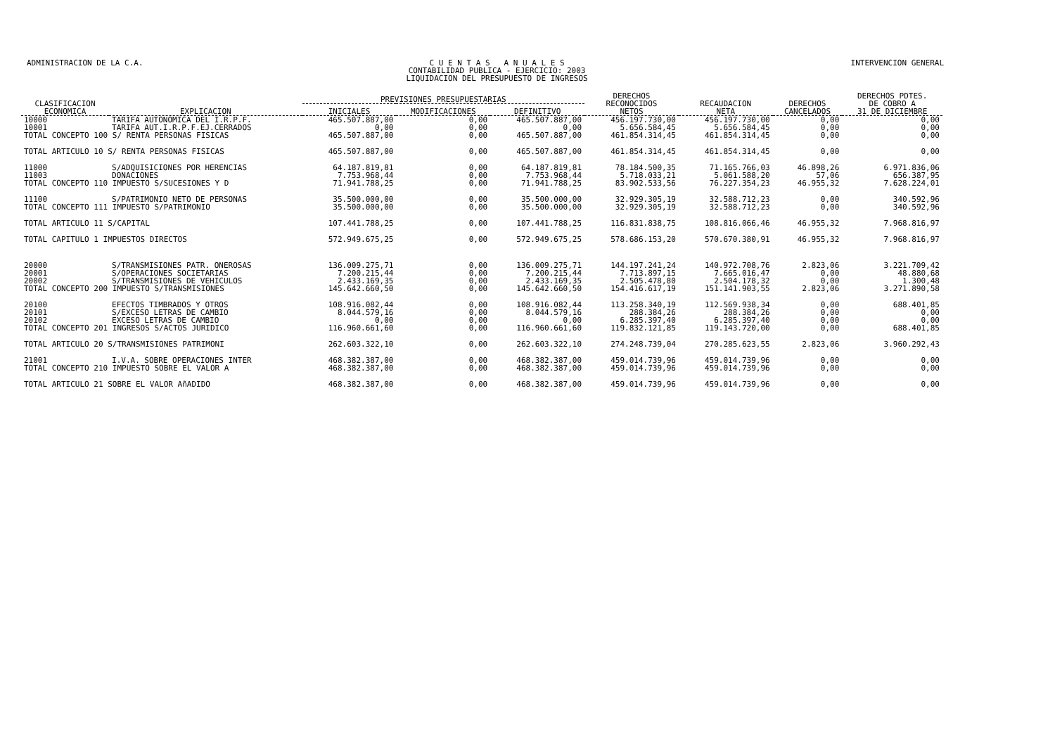ADMINISTRACION DE LA C.A. C U E N T A S A N U A L E S
CONTABILIDAD PUBLICA - EJERCICIO: 2003
LIQUIDACION DEL PRESUPUESTO DE INGRESOS
INTERVENCION GENERAL
| CLASIFICACION ECONOMICA | EXPLICACION | PREVISIONES PRESUPUESTARIAS | | | DERECHOS RECONOCIDOS NETOS | RECAUDACION NETA | DERECHOS CANCELADOS | DERECHOS PDTES. DE COBRO A 31 DE DICIEMBRE |
| --- | --- | --- | --- | --- | --- | --- | --- | --- |
| | | INICIALES | MODIFICACIONES | DEFINITIVO | | | | |
| 10000 | TARIFA AUTONOMICA DEL I.R.P.F. | 465.507.887,00 | 0,00 | 465.507.887,00 | 456.197.730,00 | 456.197.730,00 | 0,00 | 0,00 |
| 10001 | TARIFA AUT.I.R.P.F.EJ.CERRADOS | 0,00 | 0,00 | 0,00 | 5.656.584,45 | 5.656.584,45 | 0,00 | 0,00 |
| TOTAL CONCEPTO 100 S/ RENTA PERSONAS FISICAS | | 465.507.887,00 | 0,00 | 465.507.887,00 | 461.854.314,45 | 461.854.314,45 | 0,00 | 0,00 |
| TOTAL ARTICULO 10 S/ RENTA PERSONAS FISICAS | | 465.507.887,00 | 0,00 | 465.507.887,00 | 461.854.314,45 | 461.854.314,45 | 0,00 | 0,00 |
| 11000 | S/ADQUISICIONES POR HERENCIAS | 64.187.819,81 | 0,00 | 64.187.819,81 | 78.184.500,35 | 71.165.766,03 | 46.898,26 | 6.971.836,06 |
| 11003 | DONACIONES | 7.753.968,44 | 0,00 | 7.753.968,44 | 5.718.033,21 | 5.061.588,20 | 57,06 | 656.387,95 |
| TOTAL CONCEPTO 110 IMPUESTO S/SUCESIONES Y D | | 71.941.788,25 | 0,00 | 71.941.788,25 | 83.902.533,56 | 76.227.354,23 | 46.955,32 | 7.628.224,01 |
| 11100 | S/PATRIMONIO NETO DE PERSONAS | 35.500.000,00 | 0,00 | 35.500.000,00 | 32.929.305,19 | 32.588.712,23 | 0,00 | 340.592,96 |
| TOTAL CONCEPTO 111 IMPUESTO S/PATRIMONIO | | 35.500.000,00 | 0,00 | 35.500.000,00 | 32.929.305,19 | 32.588.712,23 | 0,00 | 340.592,96 |
| TOTAL ARTICULO 11 S/CAPITAL | | 107.441.788,25 | 0,00 | 107.441.788,25 | 116.831.838,75 | 108.816.066,46 | 46.955,32 | 7.968.816,97 |
| TOTAL CAPITULO 1 IMPUESTOS DIRECTOS | | 572.949.675,25 | 0,00 | 572.949.675,25 | 578.686.153,20 | 570.670.380,91 | 46.955,32 | 7.968.816,97 |
| 20000 | S/TRANSMISIONES PATR. ONEROSAS | 136.009.275,71 | 0,00 | 136.009.275,71 | 144.197.241,24 | 140.972.708,76 | 2.823,06 | 3.221.709,42 |
| 20001 | S/OPERACIONES SOCIETARIAS | 7.200.215,44 | 0,00 | 7.200.215,44 | 7.713.897,15 | 7.665.016,47 | 0,00 | 48.880,68 |
| 20002 | S/TRANSMISIONES DE VEHICULOS | 2.433.169,35 | 0,00 | 2.433.169,35 | 2.505.478,80 | 2.504.178,32 | 0,00 | 1.300,48 |
| TOTAL CONCEPTO 200 IMPUESTO S/TRANSMISIONES | | 145.642.660,50 | 0,00 | 145.642.660,50 | 154.416.617,19 | 151.141.903,55 | 2.823,06 | 3.271.890,58 |
| 20100 | EFECTOS TIMBRADOS Y OTROS | 108.916.082,44 | 0,00 | 108.916.082,44 | 113.258.340,19 | 112.569.938,34 | 0,00 | 688.401,85 |
| 20101 | S/EXCESO LETRAS DE CAMBIO | 8.044.579,16 | 0,00 | 8.044.579,16 | 288.384,26 | 288.384,26 | 0,00 | 0,00 |
| 20102 | EXCESO LETRAS DE CAMBIO | 0,00 | 0,00 | 0,00 | 6.285.397,40 | 6.285.397,40 | 0,00 | 0,00 |
| TOTAL CONCEPTO 201 INGRESOS S/ACTOS JURIDICO | | 116.960.661,60 | 0,00 | 116.960.661,60 | 119.832.121,85 | 119.143.720,00 | 0,00 | 688.401,85 |
| TOTAL ARTICULO 20 S/TRANSMISIONES PATRIMONI | | 262.603.322,10 | 0,00 | 262.603.322,10 | 274.248.739,04 | 270.285.623,55 | 2.823,06 | 3.960.292,43 |
| 21001 | I.V.A. SOBRE OPERACIONES INTER | 468.382.387,00 | 0,00 | 468.382.387,00 | 459.014.739,96 | 459.014.739,96 | 0,00 | 0,00 |
| TOTAL CONCEPTO 210 IMPUESTO SOBRE EL VALOR A | | 468.382.387,00 | 0,00 | 468.382.387,00 | 459.014.739,96 | 459.014.739,96 | 0,00 | 0,00 |
| TOTAL ARTICULO 21 SOBRE EL VALOR AñADIDO | | 468.382.387,00 | 0,00 | 468.382.387,00 | 459.014.739,96 | 459.014.739,96 | 0,00 | 0,00 |